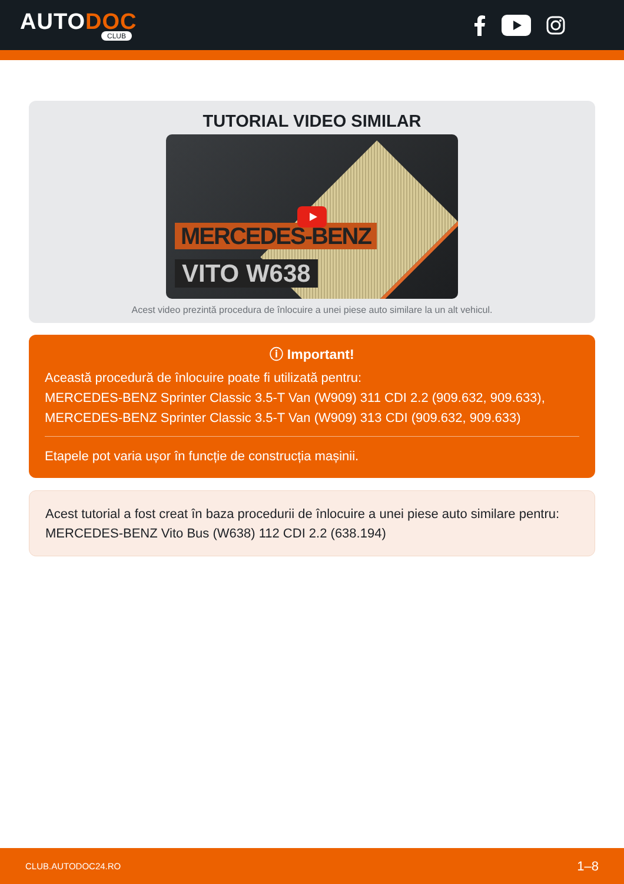AUTODOC
CLUB
TUTORIAL VIDEO SIMILAR
MERCEDES-BENZ
VITO W638
Acest video prezintă procedura de înlocuire a unei piese auto similare la un alt vehicul.
ⓘ Important!
Această procedură de înlocuire poate fi utilizată pentru:
MERCEDES-BENZ Sprinter Classic 3.5-T Van (W909) 311 CDI 2.2 (909.632, 909.633), MERCEDES-BENZ Sprinter Classic 3.5-T Van (W909) 313 CDI (909.632, 909.633)
Etapele pot varia ușor în funcție de construcția mașinii.
Acest tutorial a fost creat în baza procedurii de înlocuire a unei piese auto similare pentru: MERCEDES-BENZ Vito Bus (W638) 112 CDI 2.2 (638.194)
CLUB.AUTODOC24.RO 1–8